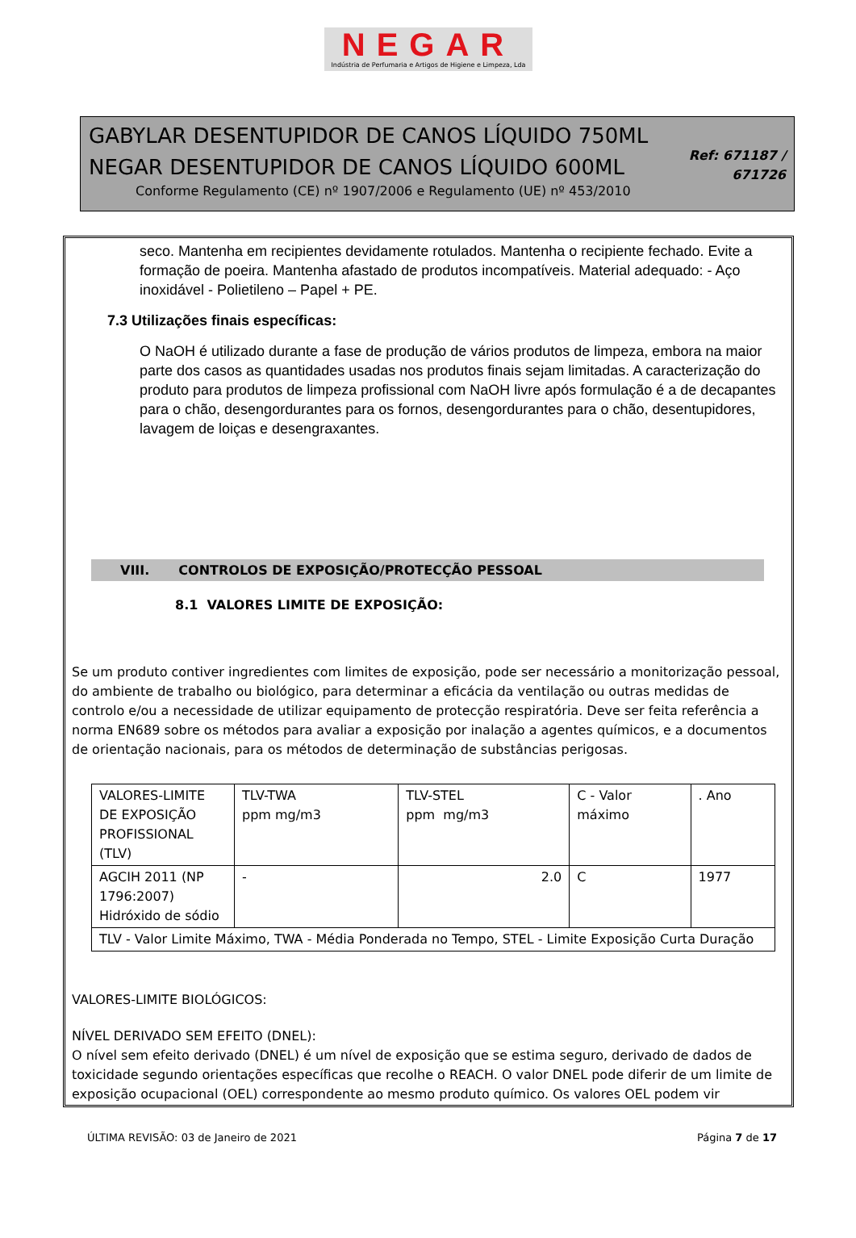NEGAR
Indústria de Perfumaria e Artigos de Higiene e Limpeza, Lda
GABYLAR DESENTUPIDOR DE CANOS LÍQUIDO 750ML
NEGAR DESENTUPIDOR DE CANOS LÍQUIDO 600ML
Conforme Regulamento (CE) nº 1907/2006 e Regulamento (UE) nº 453/2010
Ref: 671187 /
671726
seco. Mantenha em recipientes devidamente rotulados. Mantenha o recipiente fechado. Evite a formação de poeira. Mantenha afastado de produtos incompatíveis. Material adequado: - Aço inoxidável - Polietileno – Papel + PE.
7.3 Utilizações finais específicas:
O NaOH é utilizado durante a fase de produção de vários produtos de limpeza, embora na maior parte dos casos as quantidades usadas nos produtos finais sejam limitadas. A caracterização do produto para produtos de limpeza profissional com NaOH livre após formulação é a de decapantes para o chão, desengordurantes para os fornos, desengordurantes para o chão, desentupidores, lavagem de loiças e desengraxantes.
VIII. CONTROLOS DE EXPOSIÇÃO/PROTECÇÃO PESSOAL
8.1 VALORES LIMITE DE EXPOSIÇÃO:
Se um produto contiver ingredientes com limites de exposição, pode ser necessário a monitorização pessoal, do ambiente de trabalho ou biológico, para determinar a eficácia da ventilação ou outras medidas de controlo e/ou a necessidade de utilizar equipamento de protecção respiratória. Deve ser feita referência a norma EN689 sobre os métodos para avaliar a exposição por inalação a agentes químicos, e a documentos de orientação nacionais, para os métodos de determinação de substâncias perigosas.
| VALORES-LIMITE DE EXPOSIÇÃO PROFISSIONAL (TLV) | TLV-TWA ppm mg/m3 | TLV-STEL ppm mg/m3 | C - Valor máximo | . Ano |
| AGCIH 2011 (NP 1796:2007) Hidróxido de sódio | - | 2.0 | C | 1977 |
| TLV - Valor Limite Máximo, TWA - Média Ponderada no Tempo, STEL - Limite Exposição Curta Duração | | | | |
VALORES-LIMITE BIOLÓGICOS:
NÍVEL DERIVADO SEM EFEITO (DNEL):
O nível sem efeito derivado (DNEL) é um nível de exposição que se estima seguro, derivado de dados de toxicidade segundo orientações específicas que recolhe o REACH. O valor DNEL pode diferir de um limite de exposição ocupacional (OEL) correspondente ao mesmo produto químico. Os valores OEL podem vir
ÚLTIMA REVISÃO: 03 de Janeiro de 2021 Página 7 de 17